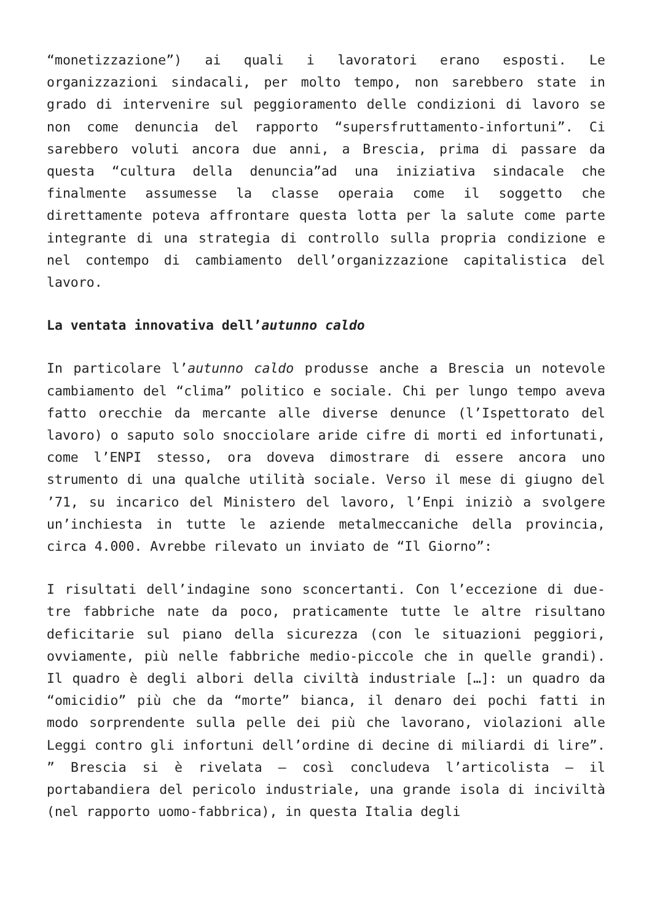“monetizzazione”) ai quali i lavoratori erano esposti. Le organizzazioni sindacali, per molto tempo, non sarebbero state in grado di intervenire sul peggioramento delle condizioni di lavoro se non come denuncia del rapporto “supersfruttamento-infortuni”. Ci sarebbero voluti ancora due anni, a Brescia, prima di passare da questa “cultura della denuncia”ad una iniziativa sindacale che finalmente assumesse la classe operaia come il soggetto che direttamente poteva affrontare questa lotta per la salute come parte integrante di una strategia di controllo sulla propria condizione e nel contempo di cambiamento dell’organizzazione capitalistica del lavoro.
La ventata innovativa dell’autunno caldo
In particolare l’autunno caldo produsse anche a Brescia un notevole cambiamento del “clima” politico e sociale. Chi per lungo tempo aveva fatto orecchie da mercante alle diverse denunce (l’Ispettorato del lavoro) o saputo solo snocciolare aride cifre di morti ed infortunati, come l’ENPI stesso, ora doveva dimostrare di essere ancora uno strumento di una qualche utilità sociale. Verso il mese di giugno del ’71, su incarico del Ministero del lavoro, l’Enpi iniziò a svolgere un’inchiesta in tutte le aziende metalmeccaniche della provincia, circa 4.000. Avrebbe rilevato un inviato de “Il Giorno”:
I risultati dell’indagine sono sconcertanti. Con l’eccezione di due-tre fabbriche nate da poco, praticamente tutte le altre risultano deficitarie sul piano della sicurezza (con le situazioni peggiori, ovviamente, più nelle fabbriche medio-piccole che in quelle grandi). Il quadro è degli albori della civiltà industriale […]: un quadro da “omicidio” più che da “morte” bianca, il denaro dei pochi fatti in modo sorprendente sulla pelle dei più che lavorano, violazioni alle Leggi contro gli infortuni dell’ordine di decine di miliardi di lire”. ” Brescia si è rivelata – così concludeva l’articolista – il portabandiera del pericolo industriale, una grande isola di inciviltà (nel rapporto uomo-fabbrica), in questa Italia degli